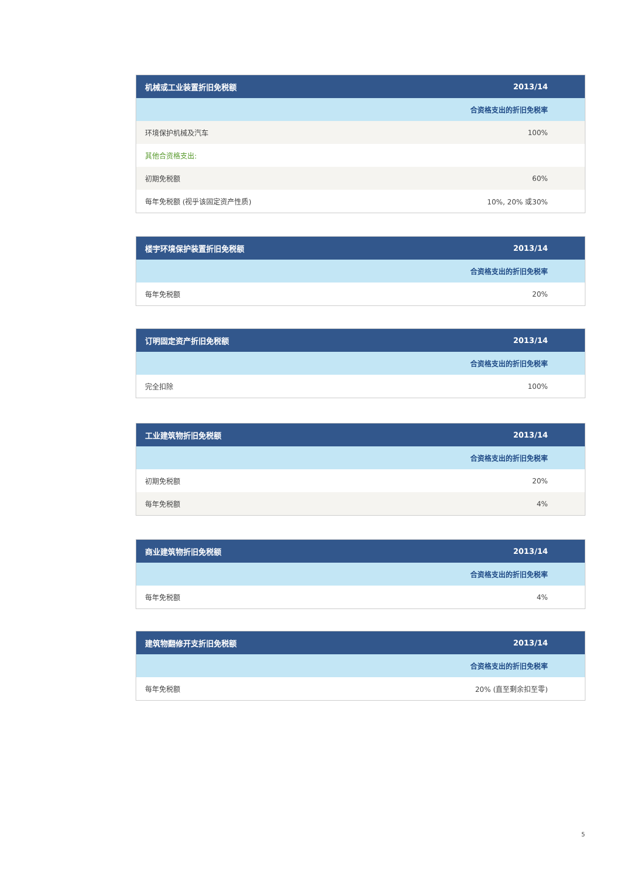| 机械或工业装置折旧免税额 | 2013/14 |
| --- | --- |
| | 合资格支出的折旧免税率 |
| 环境保护机械及汽车 | 100% |
| 其他合资格支出: | |
| 初期免税额 | 60% |
| 每年免税额 (视乎该固定资产性质) | 10%, 20% 或30% |
| 楼宇环境保护装置折旧免税额 | 2013/14 |
| --- | --- |
| | 合资格支出的折旧免税率 |
| 每年免税额 | 20% |
| 订明固定资产折旧免税额 | 2013/14 |
| --- | --- |
| | 合资格支出的折旧免税率 |
| 完全扣除 | 100% |
| 工业建筑物折旧免税额 | 2013/14 |
| --- | --- |
| | 合资格支出的折旧免税率 |
| 初期免税额 | 20% |
| 每年免税额 | 4% |
| 商业建筑物折旧免税额 | 2013/14 |
| --- | --- |
| | 合资格支出的折旧免税率 |
| 每年免税额 | 4% |
| 建筑物翻修开支折旧免税额 | 2013/14 |
| --- | --- |
| | 合资格支出的折旧免税率 |
| 每年免税额 | 20% (直至剩余扣至零) |
5